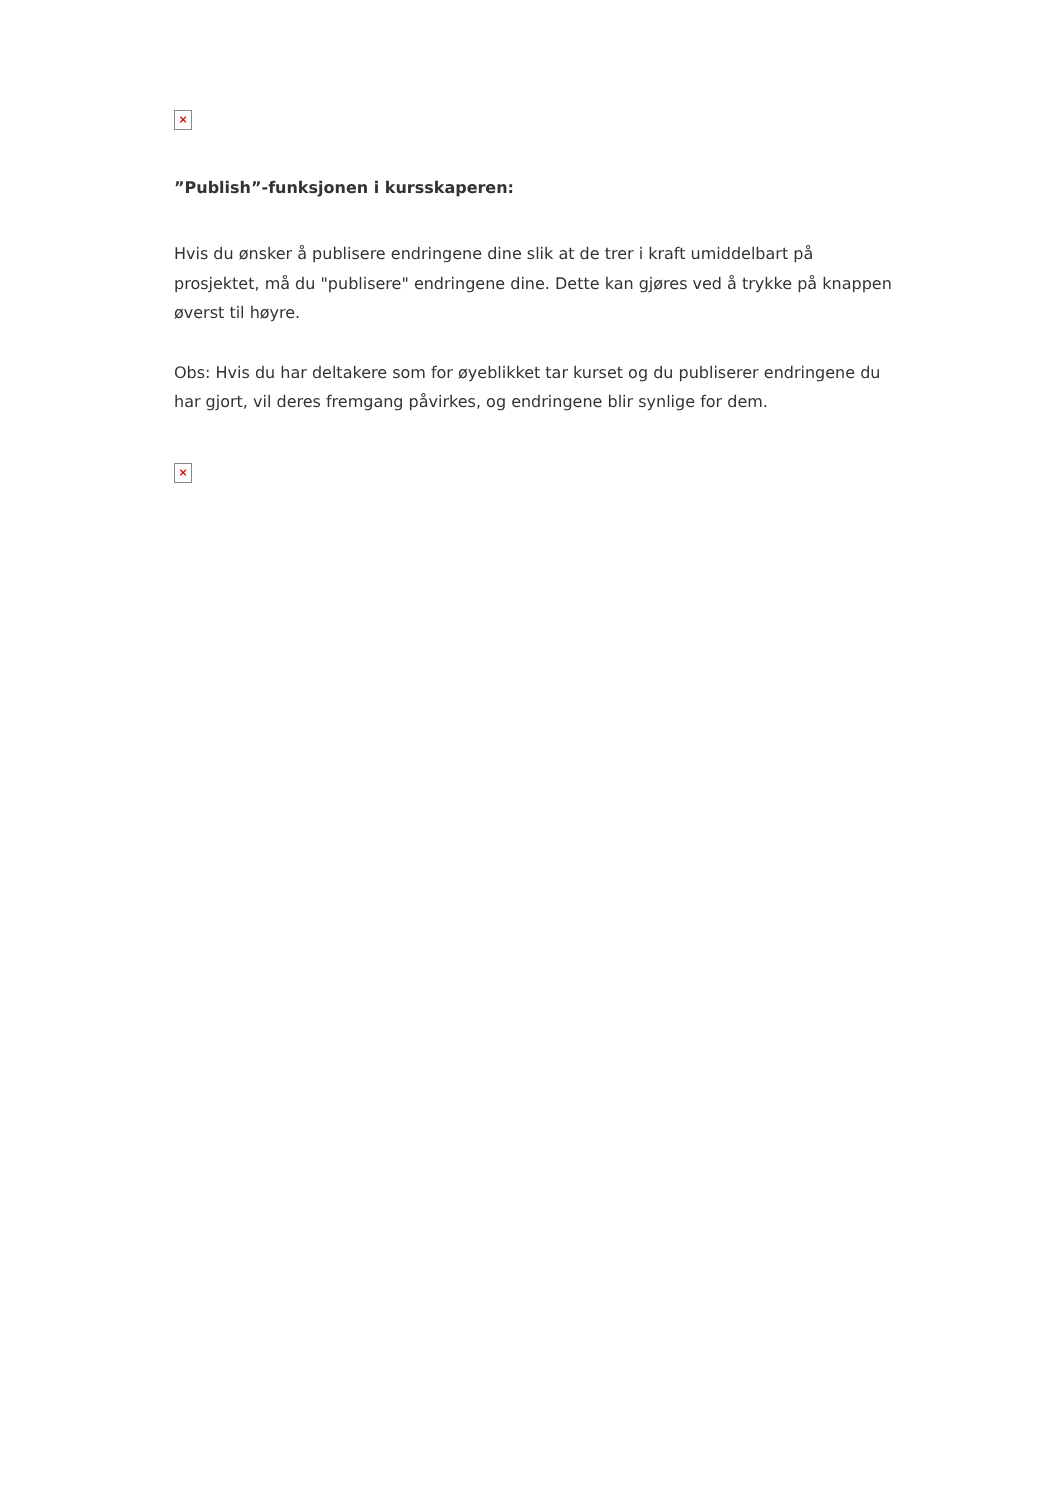×
”Publish”-funksjonen i kursskaperen:
Hvis du ønsker å publisere endringene dine slik at de trer i kraft umiddelbart på prosjektet, må du "publisere" endringene dine. Dette kan gjøres ved å trykke på knappen øverst til høyre.
Obs: Hvis du har deltakere som for øyeblikket tar kurset og du publiserer endringene du har gjort, vil deres fremgang påvirkes, og endringene blir synlige for dem.
×